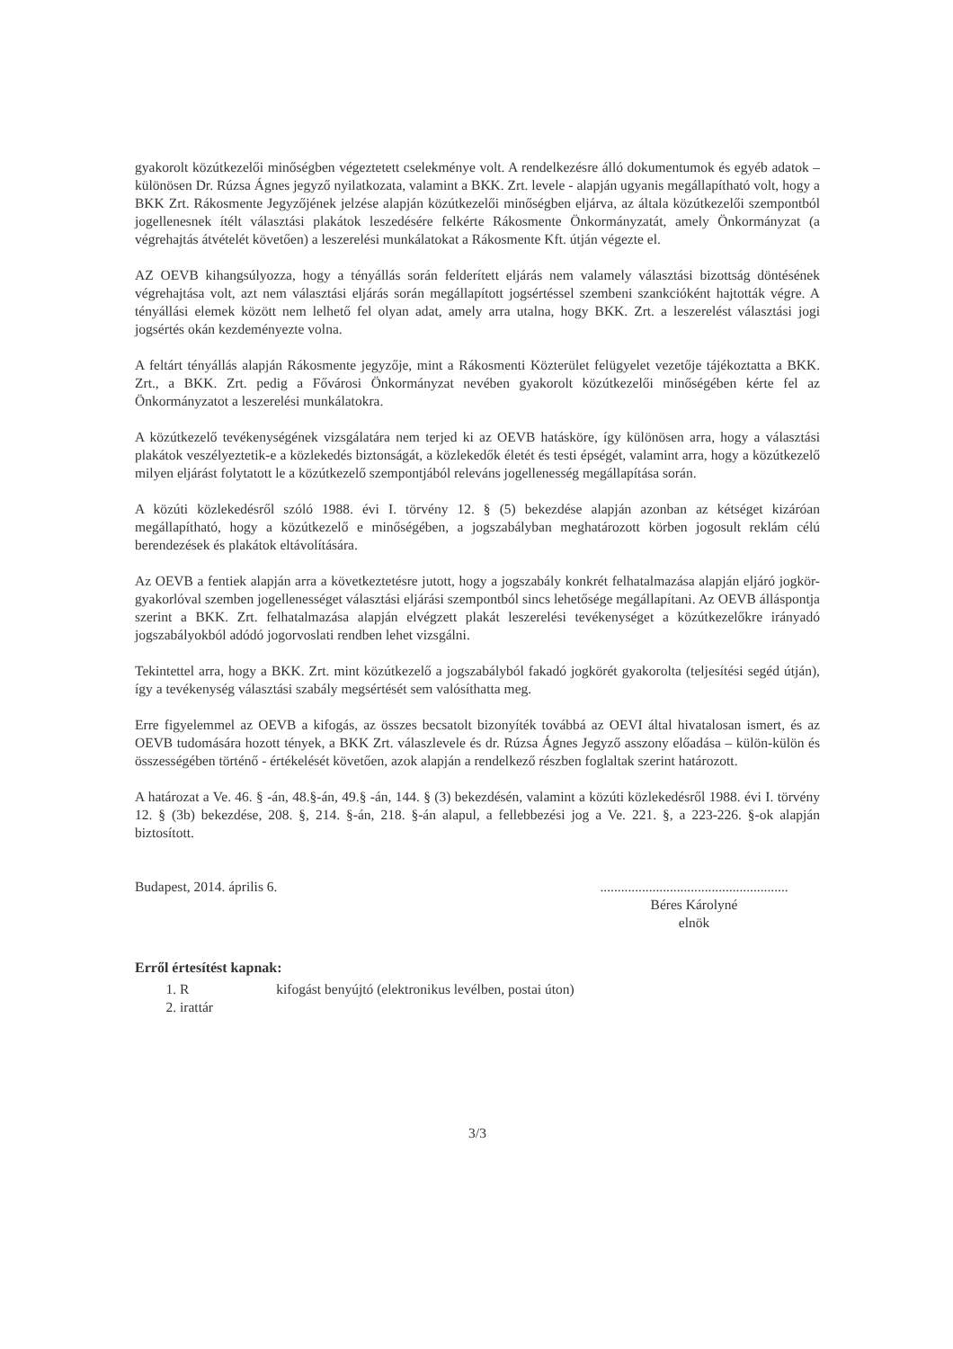gyakorolt közútkezelői minőségben végeztetett cselekménye volt. A rendelkezésre álló dokumentumok és egyéb adatok – különösen Dr. Rúzsa Ágnes jegyző nyilatkozata, valamint a BKK. Zrt. levele - alapján ugyanis megállapítható volt, hogy a BKK Zrt. Rákosmente Jegyzőjének jelzése alapján közútkezelői minőségben eljárva, az általa közútkezelői szempontból jogellenesnek ítélt választási plakátok leszedésére felkérte Rákosmente Önkormányzatát, amely Önkormányzat (a végrehajtás átvételét követően) a leszerelési munkálatokat a Rákosmente Kft. útján végezte el.
AZ OEVB kihangsúlyozza, hogy a tényállás során felderített eljárás nem valamely választási bizottság döntésének végrehajtása volt, azt nem választási eljárás során megállapított jogsértéssel szembeni szankcióként hajtották végre. A tényállási elemek között nem lelhető fel olyan adat, amely arra utalna, hogy BKK. Zrt. a leszerelést választási jogi jogsértés okán kezdeményezte volna.
A feltárt tényállás alapján Rákosmente jegyzője, mint a Rákosmenti Közterület felügyelet vezetője tájékoztatta a BKK. Zrt., a BKK. Zrt. pedig a Fővárosi Önkormányzat nevében gyakorolt közútkezelői minőségében kérte fel az Önkormányzatot a leszerelési munkálatokra.
A közútkezelő tevékenységének vizsgálatára nem terjed ki az OEVB hatásköre, így különösen arra, hogy a választási plakátok veszélyeztetik-e a közlekedés biztonságát, a közlekedők életét és testi épségét, valamint arra, hogy a közútkezelő milyen eljárást folytatott le a közútkezelő szempontjából releváns jogellenesség megállapítása során.
A közúti közlekedésről szóló 1988. évi I. törvény 12. § (5) bekezdése alapján azonban az kétséget kizáróan megállapítható, hogy a közútkezelő e minőségében, a jogszabályban meghatározott körben jogosult reklám célú berendezések és plakátok eltávolítására.
Az OEVB a fentiek alapján arra a következtetésre jutott, hogy a jogszabály konkrét felhatalmazása alapján eljáró jogkör-gyakorlóval szemben jogellenességet választási eljárási szempontból sincs lehetősége megállapítani. Az OEVB álláspontja szerint a BKK. Zrt. felhatalmazása alapján elvégzett plakát leszerelési tevékenységet a közútkezelőkre irányadó jogszabályokból adódó jogorvoslati rendben lehet vizsgálni.
Tekintettel arra, hogy a BKK. Zrt. mint közútkezelő a jogszabályból fakadó jogkörét gyakorolta (teljesítési segéd útján), így a tevékenység választási szabály megsértését sem valósíthatta meg.
Erre figyelemmel az OEVB a kifogás, az összes becsatolt bizonyíték továbbá az OEVI által hivatalosan ismert, és az OEVB tudomására hozott tények, a BKK Zrt. válaszlevele és dr. Rúzsa Ágnes Jegyző asszony előadása – külön-külön és összességében történő - értékelését követően, azok alapján a rendelkező részben foglaltak szerint határozott.
A határozat a Ve. 46. § -án, 48.§-án, 49.§ -án, 144. § (3) bekezdésén, valamint a közúti közlekedésről 1988. évi I. törvény 12. § (3b) bekezdése, 208. §, 214. §-án, 218. §-án alapul, a fellebbezési jog a Ve. 221. §, a 223-226. §-ok alapján biztosított.
Budapest, 2014. április 6. ......................................................
Béres Károlyné
elnök
Erről értesítést kapnak:
1. R kifogást benyújtó (elektronikus levélben, postai úton)
2. irattár
3/3